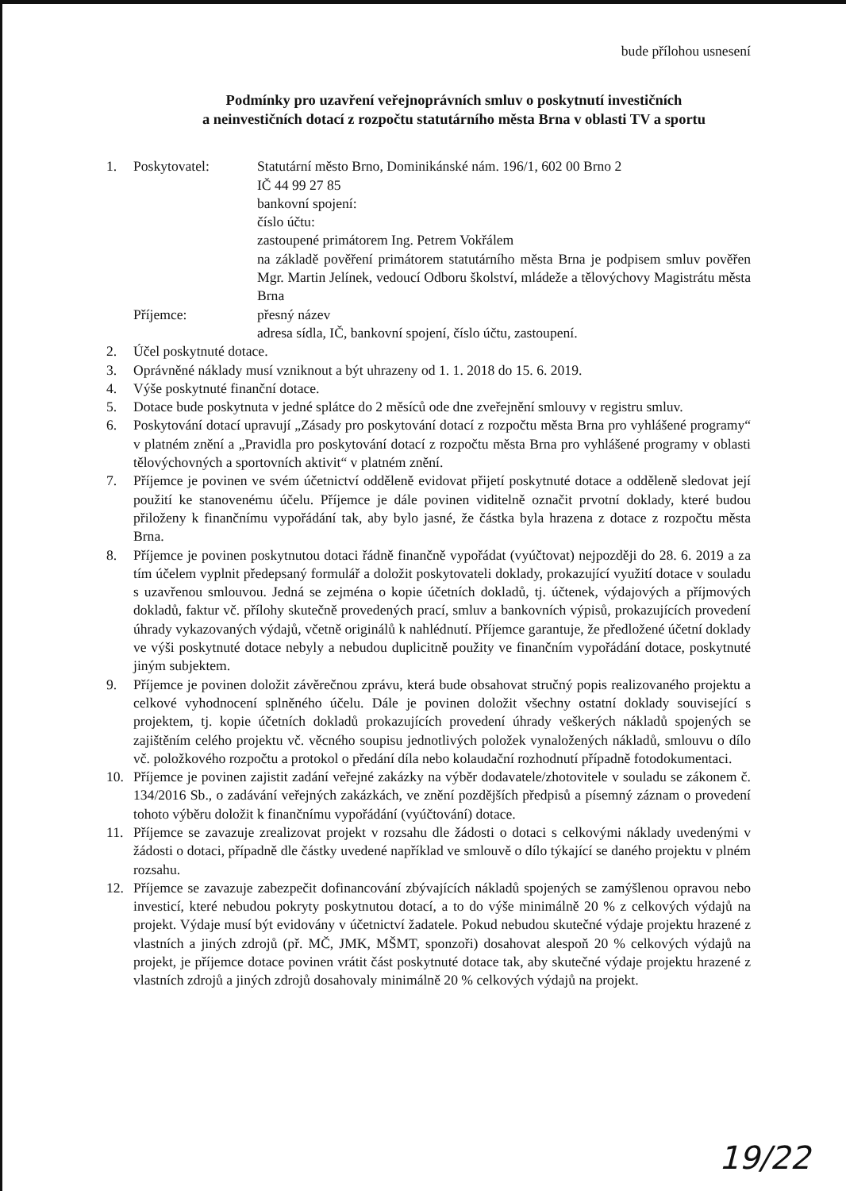bude přílohou usnesení
Podmínky pro uzavření veřejnoprávních smluv o poskytnutí investičních
a neinvestičních dotací z rozpočtu statutárního města Brna v oblasti TV a sportu
1. Poskytovatel: Statutární město Brno, Dominikánské nám. 196/1, 602 00 Brno 2
IČ 44 99 27 85
bankovní spojení:
číslo účtu:
zastoupené primátorem Ing. Petrem Vokřálem
na základě pověření primátorem statutárního města Brna je podpisem smluv pověřen Mgr. Martin Jelínek, vedoucí Odboru školství, mládeže a tělovýchovy Magistrátu města Brna
Příjemce: přesný název
adresa sídla, IČ, bankovní spojení, číslo účtu, zastoupení.
2. Účel poskytnuté dotace.
3. Oprávněné náklady musí vzniknout a být uhrazeny od 1. 1. 2018 do 15. 6. 2019.
4. Výše poskytnuté finanční dotace.
5. Dotace bude poskytnuta v jedné splátce do 2 měsíců ode dne zveřejnění smlouvy v registru smluv.
6. Poskytování dotací upravují „Zásady pro poskytování dotací z rozpočtu města Brna pro vyhlášené programy“ v platném znění a „Pravidla pro poskytování dotací z rozpočtu města Brna pro vyhlášené programy v oblasti tělovýchovných a sportovních aktivit“ v platném znění.
7. Příjemce je povinen ve svém účetnictví odděleně evidovat přijetí poskytnuté dotace a odděleně sledovat její použití ke stanovenému účelu. Příjemce je dále povinen viditelně označit prvotní doklady, které budou přiloženy k finančnímu vypořádání tak, aby bylo jasné, že částka byla hrazena z dotace z rozpočtu města Brna.
8. Příjemce je povinen poskytnutou dotaci řádně finančně vypořádat (vyúčtovat) nejpozději do 28. 6. 2019 a za tím účelem vyplnit předepsaný formulář a doložit poskytovateli doklady, prokazující využití dotace v souladu s uzavřenou smlouvou. Jedná se zejména o kopie účetních dokladů, tj. účtenek, výdajových a příjmových dokladů, faktur vč. přílohy skutečně provedených prací, smluv a bankovních výpisů, prokazujících provedení úhrady vykazovaných výdajů, včetně originálů k nahlédnutí. Příjemce garantuje, že předložené účetní doklady ve výši poskytnuté dotace nebyly a nebudou duplicitně použity ve finančním vypořádání dotace, poskytnuté jiným subjektem.
9. Příjemce je povinen doložit závěrečnou zprávu, která bude obsahovat stručný popis realizovaného projektu a celkové vyhodnocení splněného účelu. Dále je povinen doložit všechny ostatní doklady související s projektem, tj. kopie účetních dokladů prokazujících provedení úhrady veškerých nákladů spojených se zajištěním celého projektu vč. věcného soupisu jednotlivých položek vynaložených nákladů, smlouvu o dílo vč. položkového rozpočtu a protokol o předání díla nebo kolaudační rozhodnutí případně fotodokumentaci.
10. Příjemce je povinen zajistit zadání veřejné zakázky na výběr dodavatele/zhotovitele v souladu se zákonem č. 134/2016 Sb., o zadávání veřejných zakázkách, ve znění pozdějších předpisů a písemný záznam o provedení tohoto výběru doložit k finančnímu vypořádání (vyúčtování) dotace.
11. Příjemce se zavazuje zrealizovat projekt v rozsahu dle žádosti o dotaci s celkovými náklady uvedenými v žádosti o dotaci, případně dle částky uvedené například ve smlouvě o dílo týkající se daného projektu v plném rozsahu.
12. Příjemce se zavazuje zabezpečit dofinancování zbývajících nákladů spojených se zamýšlenou opravou nebo investicí, které nebudou pokryty poskytnutou dotací, a to do výše minimálně 20 % z celkových výdajů na projekt. Výdaje musí být evidovány v účetnictví žadatele. Pokud nebudou skutečné výdaje projektu hrazené z vlastních a jiných zdrojů (př. MČ, JMK, MŠMT, sponzoři) dosahovat alespoň 20 % celkových výdajů na projekt, je příjemce dotace povinen vrátit část poskytnuté dotace tak, aby skutečné výdaje projektu hrazené z vlastních zdrojů a jiných zdrojů dosahovaly minimálně 20 % celkových výdajů na projekt.
19/22